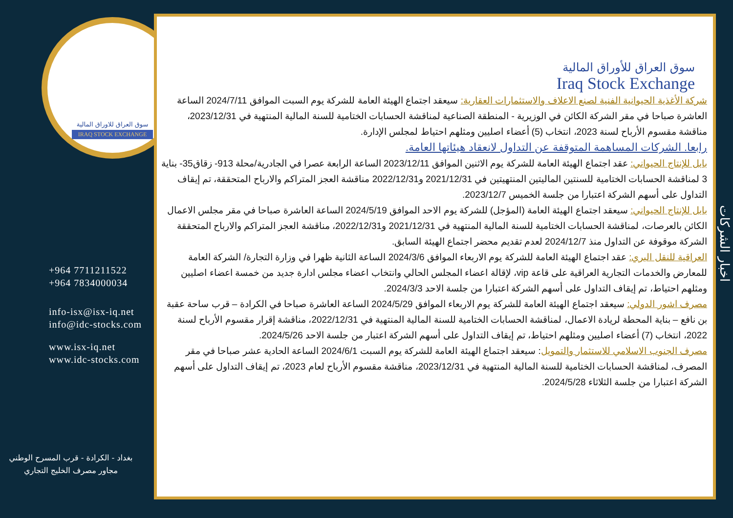سوق العراق للاوراق المالية
IRAQ STOCK EXCHANGE
+964 7711211522
+964 7834000034
info-isx@isx-iq.net
info@idc-stocks.com
www.isx-iq.net
www.idc-stocks.com
بغداد - الكرادة - قرب المسرح الوطني
مجاور مصرف الخليج التجاري
سوق العراق للأوراق المالية
Iraq Stock Exchange
شركة الأغذية الحيوانية الفنية لصنع الاعلاف والاستثمارات العقارية: سيعقد اجتماع الهيئة العامة للشركة يوم السبت الموافق 2024/7/11 الساعة العاشرة صباحا في مقر الشركة الكائن في الوزيرية - المنطقة الصناعية لمناقشة الحسابات الختامية للسنة المالية المنتهية في 2023/12/31، مناقشة مقسوم الأرباح لسنة 2023، انتخاب (5) أعضاء اصليين ومثلهم احتياط لمجلس الإدارة.
رابعا. الشركات المساهمة المتوقفة عن التداول لانعقاد هيئاتها العامة.
بابل للإنتاج الحيواني: عقد اجتماع الهيئة العامة للشركة يوم الاثنين الموافق 2023/12/11 الساعة الرابعة عصرا في الجادرية/محلة 913- زقاق35- بناية 3 لمناقشة الحسابات الختامية للسنتين الماليتين المنتهيتين في 2021/12/31 و2022/12/31 مناقشة العجز المتراكم والارباح المتحققة، تم إيقاف التداول على أسهم الشركة اعتبارا من جلسة الخميس 2023/12/7.
بابل للإنتاج الحيواني: سيعقد اجتماع الهيئة العامة (المؤجل) للشركة يوم الاحد الموافق 2024/5/19 الساعة العاشرة صباحا في مقر مجلس الاعمال الكائن بالعرصات، لمناقشة الحسابات الختامية للسنة المالية المنتهية في 2021/12/31 و2022/12/31، مناقشة العجز المتراكم والارباح المتحققة الشركة موقوفة عن التداول منذ 2024/12/7 لعدم تقديم محضر اجتماع الهيئة السابق.
العراقية للنقل البري: عقد اجتماع الهيئة العامة للشركة يوم الاربعاء الموافق 2024/3/6 الساعة الثانية ظهرا في وزارة التجارة/ الشركة العامة للمعارض والخدمات التجارية العراقية على قاعة vip، لإقالة اعضاء المجلس الحالي وانتخاب اعضاء مجلس ادارة جديد من خمسة اعضاء اصليين ومثلهم احتياط، تم إيقاف التداول على أسهم الشركة اعتبارا من جلسة الاحد 2024/3/3.
مصرف اشور الدولي: سيعقد اجتماع الهيئة العامة للشركة يوم الاربعاء الموافق 2024/5/29 الساعة العاشرة صباحا في الكرادة – قرب ساحة عقبة بن نافع – بناية المحطة لريادة الاعمال، لمناقشة الحسابات الختامية للسنة المالية المنتهية في 2022/12/31، مناقشة إقرار مقسوم الأرباح لسنة 2022، انتخاب (7) أعضاء اصليين ومثلهم احتياط، تم إيقاف التداول على أسهم الشركة اعتبار من جلسة الاحد 2024/5/26.
مصرف الجنوب الاسلامي للاستثمار والتمويل: سيعقد اجتماع الهيئة العامة للشركة يوم السبت 2024/6/1 الساعة الحادية عشر صباحا في مقر المصرف، لمناقشة الحسابات الختامية للسنة المالية المنتهية في 2023/12/31، مناقشة مقسوم الأرباح لعام 2023، تم إيقاف التداول على أسهم الشركة اعتبارا من جلسة الثلاثاء 2024/5/28.
اخبار الشركات